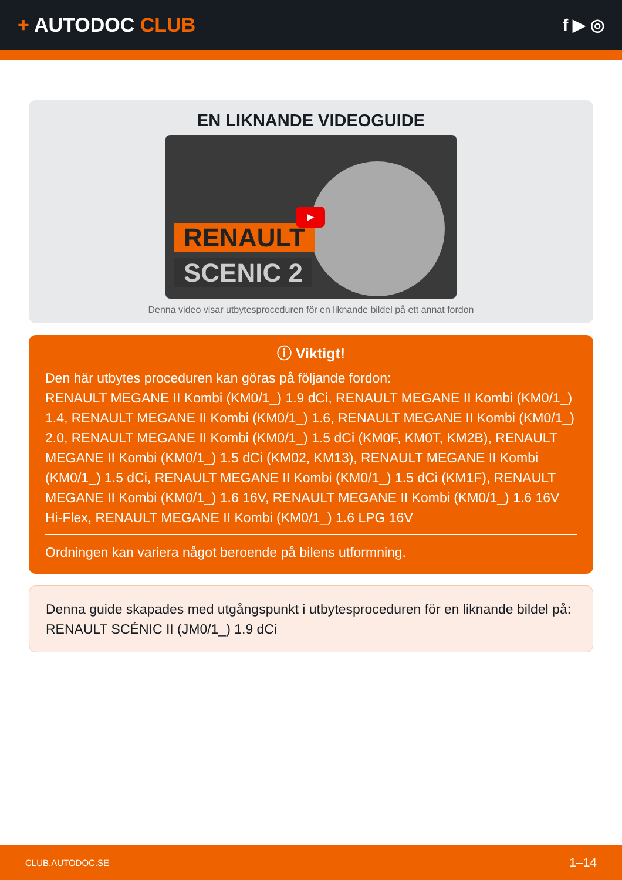+ AUTODOC CLUB
f ▶ ◎
EN LIKNANDE VIDEOGUIDE
RENAULT
SCENIC 2
▶
Denna video visar utbytesproceduren för en liknande bildel på ett annat fordon
ⓘ Viktigt!
Den här utbytes proceduren kan göras på följande fordon:
RENAULT MEGANE II Kombi (KM0/1_) 1.9 dCi, RENAULT MEGANE II Kombi (KM0/1_) 1.4, RENAULT MEGANE II Kombi (KM0/1_) 1.6, RENAULT MEGANE II Kombi (KM0/1_) 2.0, RENAULT MEGANE II Kombi (KM0/1_) 1.5 dCi (KM0F, KM0T, KM2B), RENAULT MEGANE II Kombi (KM0/1_) 1.5 dCi (KM02, KM13), RENAULT MEGANE II Kombi (KM0/1_) 1.5 dCi, RENAULT MEGANE II Kombi (KM0/1_) 1.5 dCi (KM1F), RENAULT MEGANE II Kombi (KM0/1_) 1.6 16V, RENAULT MEGANE II Kombi (KM0/1_) 1.6 16V Hi-Flex, RENAULT MEGANE II Kombi (KM0/1_) 1.6 LPG 16V
Ordningen kan variera något beroende på bilens utformning.
Denna guide skapades med utgångspunkt i utbytesproceduren för en liknande bildel på: RENAULT SCÉNIC II (JM0/1_) 1.9 dCi
CLUB.AUTODOC.SE 1–14